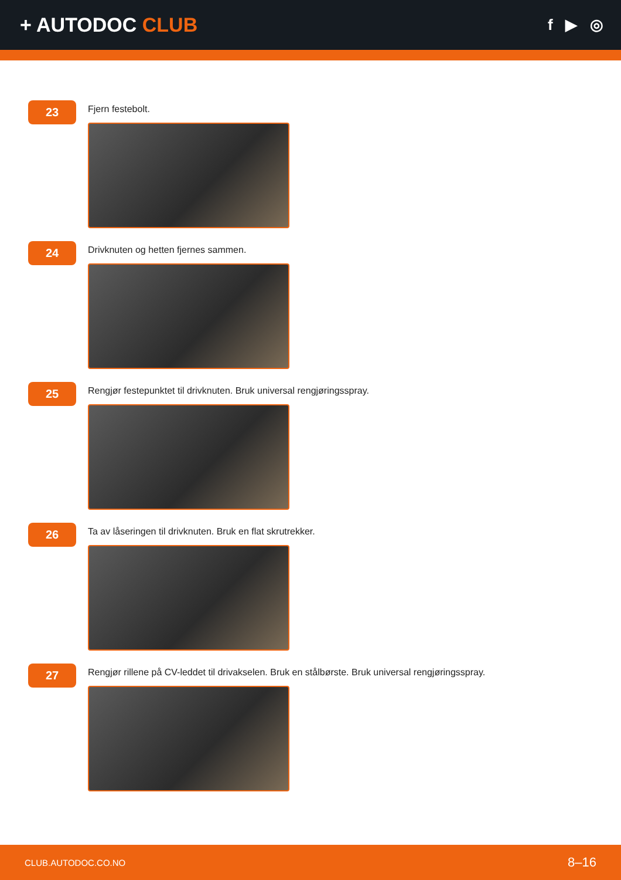+ AUTODOC CLUB
f ▶ ◎
23
Fjern festebolt.
24
Drivknuten og hetten fjernes sammen.
25
Rengjør festepunktet til drivknuten. Bruk universal rengjøringsspray.
26
Ta av låseringen til drivknuten. Bruk en flat skrutrekker.
27
Rengjør rillene på CV-leddet til drivakselen. Bruk en stålbørste. Bruk universal rengjøringsspray.
CLUB.AUTODOC.CO.NO 8–16